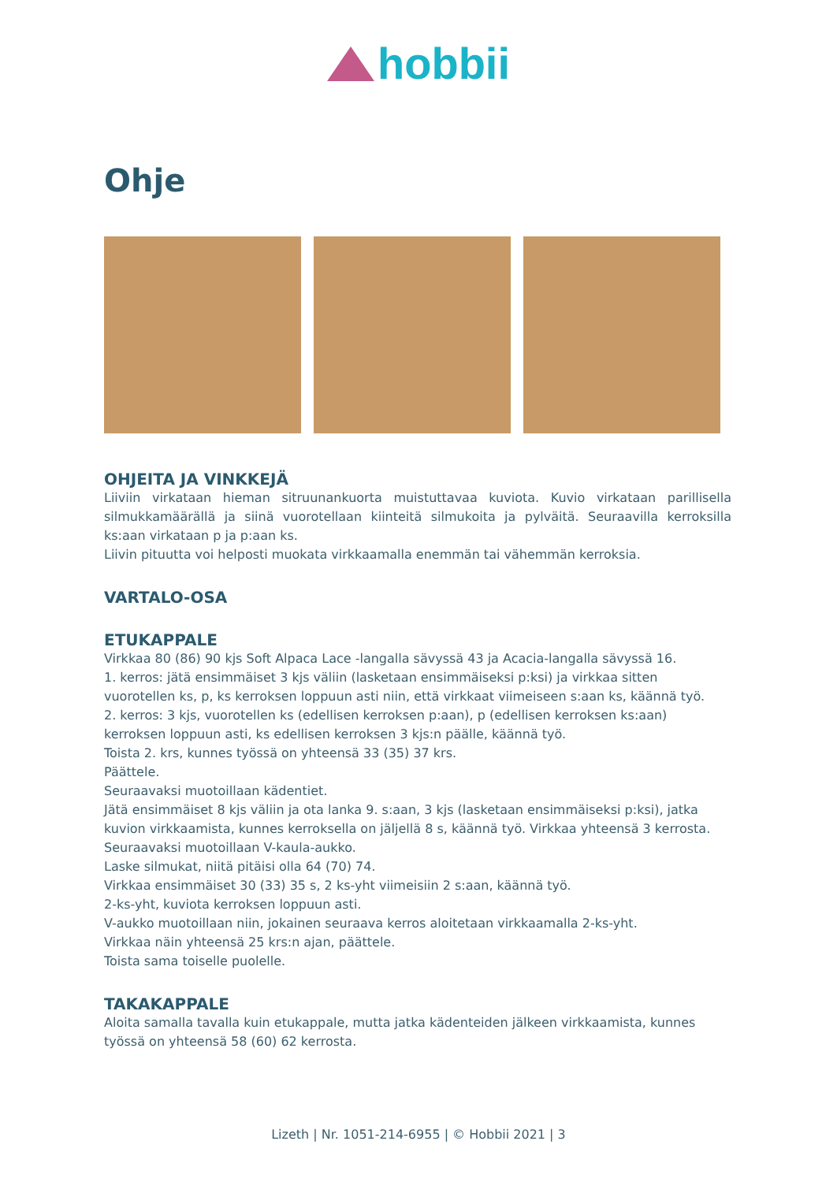hobbii
Ohje
OHJEITA JA VINKKEJÄ
Liiviin virkataan hieman sitruunankuorta muistuttavaa kuviota. Kuvio virkataan parillisella silmukkamäärällä ja siinä vuorotellaan kiinteitä silmukoita ja pylväitä. Seuraavilla kerroksilla ks:aan virkataan p ja p:aan ks.
Liivin pituutta voi helposti muokata virkkaamalla enemmän tai vähemmän kerroksia.
VARTALO-OSA
ETUKAPPALE
Virkkaa 80 (86) 90 kjs Soft Alpaca Lace -langalla sävyssä 43 ja Acacia-langalla sävyssä 16.
1. kerros: jätä ensimmäiset 3 kjs väliin (lasketaan ensimmäiseksi p:ksi) ja virkkaa sitten vuorotellen ks, p, ks kerroksen loppuun asti niin, että virkkaat viimeiseen s:aan ks, käännä työ.
2. kerros: 3 kjs, vuorotellen ks (edellisen kerroksen p:aan), p (edellisen kerroksen ks:aan) kerroksen loppuun asti, ks edellisen kerroksen 3 kjs:n päälle, käännä työ.
Toista 2. krs, kunnes työssä on yhteensä 33 (35) 37 krs.
Päättele.
Seuraavaksi muotoillaan kädentiet.
Jätä ensimmäiset 8 kjs väliin ja ota lanka 9. s:aan, 3 kjs (lasketaan ensimmäiseksi p:ksi), jatka kuvion virkkaamista, kunnes kerroksella on jäljellä 8 s, käännä työ. Virkkaa yhteensä 3 kerrosta.
Seuraavaksi muotoillaan V-kaula-aukko.
Laske silmukat, niitä pitäisi olla 64 (70) 74.
Virkkaa ensimmäiset 30 (33) 35 s, 2 ks-yht viimeisiin 2 s:aan, käännä työ.
2-ks-yht, kuviota kerroksen loppuun asti.
V-aukko muotoillaan niin, jokainen seuraava kerros aloitetaan virkkaamalla 2-ks-yht.
Virkkaa näin yhteensä 25 krs:n ajan, päättele.
Toista sama toiselle puolelle.
TAKAKAPPALE
Aloita samalla tavalla kuin etukappale, mutta jatka kädenteiden jälkeen virkkaamista, kunnes työssä on yhteensä 58 (60) 62 kerrosta.
Lizeth | Nr. 1051-214-6955 | © Hobbii 2021 | 3